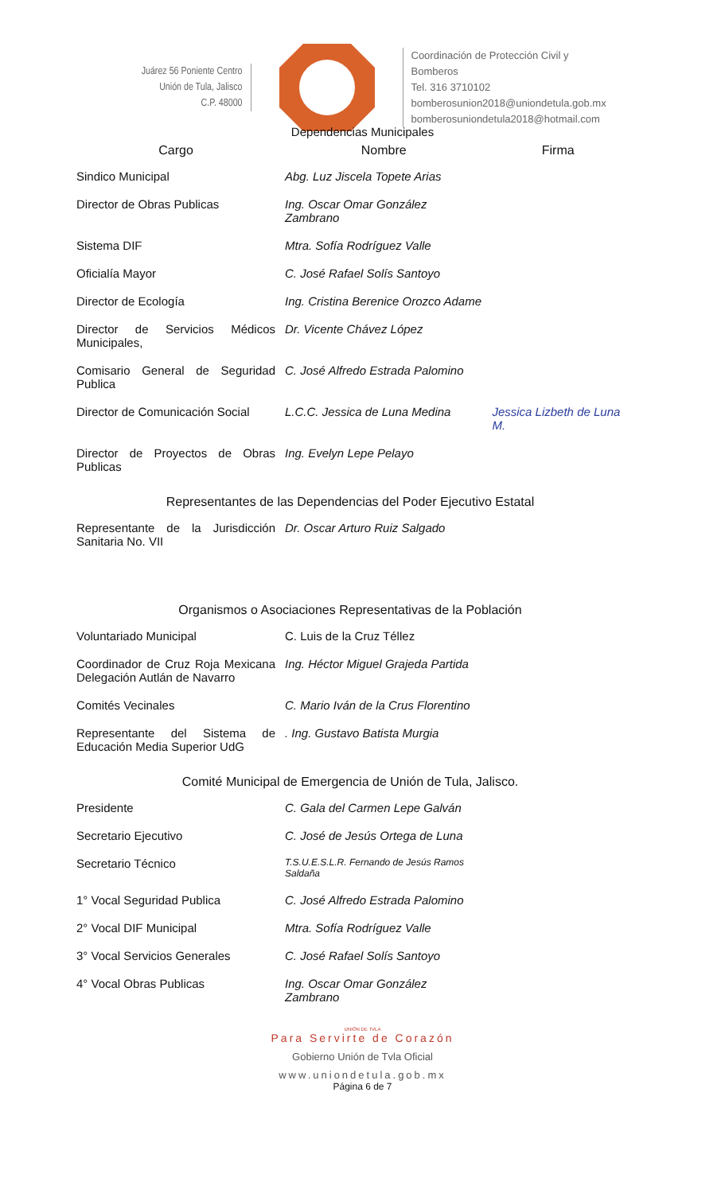Juárez 56 Poniente Centro
Unión de Tula, Jalisco
C.P. 48000
Coordinación de Protección Civil y Bomberos
Tel. 316 3710102
bomberosunion2018@uniondetula.gob.mx
bomberosuniondetula2018@hotmail.com
Dependencias Municipales
| Cargo | Nombre | Firma |
| --- | --- | --- |
| Sindico Municipal | Abg. Luz Jiscela Topete Arias | |
| Director de Obras Publicas | Ing. Oscar Omar González Zambrano | |
| Sistema DIF | Mtra. Sofía Rodríguez Valle | |
| Oficialía Mayor | C. José Rafael Solís Santoyo | |
| Director de Ecología | Ing. Cristina Berenice Orozco Adame | |
| Director de Servicios Médicos Municipales, | Dr. Vicente Chávez López | |
| Comisario General de Seguridad Publica | C. José Alfredo Estrada Palomino | |
| Director de Comunicación Social | L.C.C. Jessica de Luna Medina | Jessica Lizbeth de Luna M. |
| Director de Proyectos de Obras Publicas | Ing. Evelyn Lepe Pelayo | |
| Representantes de las Dependencias del Poder Ejecutivo Estatal | | |
| Representante de la Jurisdicción Sanitaria No. VII | Dr. Oscar Arturo Ruiz Salgado | |
| Organismos o Asociaciones Representativas de la Población | | |
| Voluntariado Municipal | C. Luis de la Cruz Téllez | |
| Coordinador de Cruz Roja Mexicana Delegación Autlán de Navarro | Ing. Héctor Miguel Grajeda Partida | |
| Comités Vecinales | C. Mario Iván de la Crus Florentino | |
| Representante del Sistema de Educación Media Superior UdG | . Ing. Gustavo Batista Murgia | |
| Comité Municipal de Emergencia de Unión de Tula, Jalisco. | | |
| Presidente | C. Gala del Carmen Lepe Galván | |
| Secretario Ejecutivo | C. José de Jesús Ortega de Luna | |
| Secretario Técnico | T.S.U.E.S.L.R. Fernando de Jesús Ramos Saldaña | |
| 1° Vocal Seguridad Publica | C. José Alfredo Estrada Palomino | |
| 2° Vocal DIF Municipal | Mtra. Sofía Rodríguez Valle | |
| 3° Vocal Servicios Generales | C. José Rafael Solís Santoyo | |
| 4° Vocal Obras Publicas | Ing. Oscar Omar González Zambrano | |
UNIÓN DE TVLA
Para Servirte de Corazón
Gobierno Unión de Tvla Oficial
www.uniondetula.gob.mx
Página 6 de 7